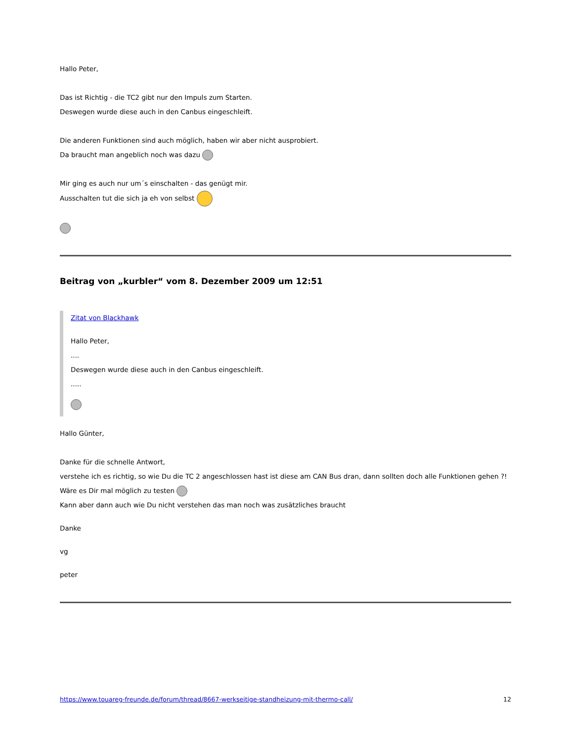Hallo Peter,
Das ist Richtig - die TC2 gibt nur den Impuls zum Starten.
Deswegen wurde diese auch in den Canbus eingeschleift.
Die anderen Funktionen sind auch möglich, haben wir aber nicht ausprobiert.
Da braucht man angeblich noch was dazu
Mir ging es auch nur um´s einschalten - das genügt mir.
Ausschalten tut die sich ja eh von selbst
Beitrag von „kurbler“ vom 8. Dezember 2009 um 12:51
Zitat von Blackhawk
Hallo Peter,
....
Deswegen wurde diese auch in den Canbus eingeschleift.
.....
Hallo Günter,
Danke für die schnelle Antwort,
verstehe ich es richtig, so wie Du die TC 2 angeschlossen hast ist diese am CAN Bus dran, dann sollten doch alle Funktionen gehen ?!
Wäre es Dir mal möglich zu testen
Kann aber dann auch wie Du nicht verstehen das man noch was zusätzliches braucht
Danke
vg
peter
https://www.touareg-freunde.de/forum/thread/8667-werkseitige-standheizung-mit-thermo-call/ 12